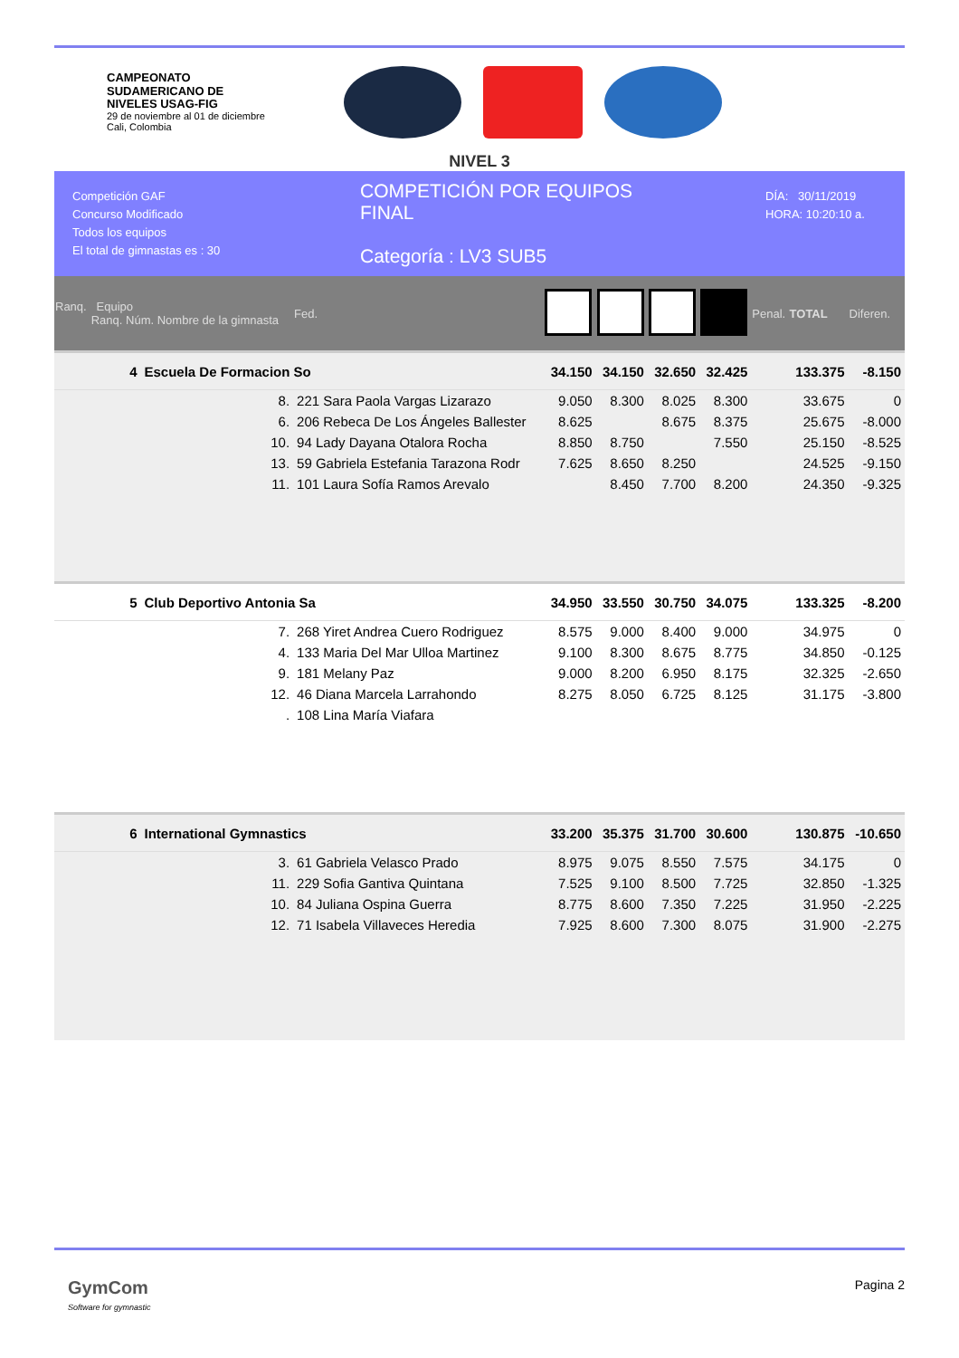CAMPEONATO
SUDAMERICANO DE
NIVELES USAG-FIG
29 de noviembre al 01 de diciembre
Cali, Colombia
NIVEL 3
Competición GAF
Concurso Modificado
Todos los equipos
El total de gimnastas es : 30
COMPETICIÓN POR EQUIPOS
FINAL
Categoría : LV3 SUB5
DÍA: 30/11/2019
HORA: 10:20:10 a.
| Ranq. Equipo Ranq. Núm. Nombre de la gimnasta | | | Fed. | | | | | Penal. | TOTAL | Diferen. |
| --- | --- | --- | --- | --- | --- | --- | --- | --- | --- | --- |
| 4 | Escuela De Formacion So | | | 34.150 | 34.150 | 32.650 | 32.425 | | 133.375 | -8.150 |
| | 8. | 221 Sara Paola Vargas Lizarazo | | 9.050 | 8.300 | 8.025 | 8.300 | | 33.675 | 0 |
| | 6. | 206 Rebeca De Los Ángeles Ballester | | 8.625 | | 8.675 | 8.375 | | 25.675 | -8.000 |
| | 10. | 94 Lady Dayana Otalora Rocha | | 8.850 | 8.750 | | 7.550 | | 25.150 | -8.525 |
| | 13. | 59 Gabriela Estefania Tarazona Rodr | | 7.625 | 8.650 | 8.250 | | | 24.525 | -9.150 |
| | 11. | 101 Laura Sofía Ramos Arevalo | | | 8.450 | 7.700 | 8.200 | | 24.350 | -9.325 |
| 5 | Club Deportivo Antonia Sa | | | 34.950 | 33.550 | 30.750 | 34.075 | | 133.325 | -8.200 |
| | 7. | 268 Yiret Andrea Cuero Rodriguez | | 8.575 | 9.000 | 8.400 | 9.000 | | 34.975 | 0 |
| | 4. | 133 Maria Del Mar Ulloa Martinez | | 9.100 | 8.300 | 8.675 | 8.775 | | 34.850 | -0.125 |
| | 9. | 181 Melany Paz | | 9.000 | 8.200 | 6.950 | 8.175 | | 32.325 | -2.650 |
| | 12. | 46 Diana Marcela Larrahondo | | 8.275 | 8.050 | 6.725 | 8.125 | | 31.175 | -3.800 |
| | . | 108 Lina María Viafara | | | | | | | | |
| 6 | International Gymnastics | | | 33.200 | 35.375 | 31.700 | 30.600 | | 130.875 | -10.650 |
| | 3. | 61 Gabriela Velasco Prado | | 8.975 | 9.075 | 8.550 | 7.575 | | 34.175 | 0 |
| | 11. | 229 Sofia Gantiva Quintana | | 7.525 | 9.100 | 8.500 | 7.725 | | 32.850 | -1.325 |
| | 10. | 84 Juliana Ospina Guerra | | 8.775 | 8.600 | 7.350 | 7.225 | | 31.950 | -2.225 |
| | 12. | 71 Isabela Villaveces Heredia | | 7.925 | 8.600 | 7.300 | 8.075 | | 31.900 | -2.275 |
GymCom
Software for gymnastic
Pagina 2